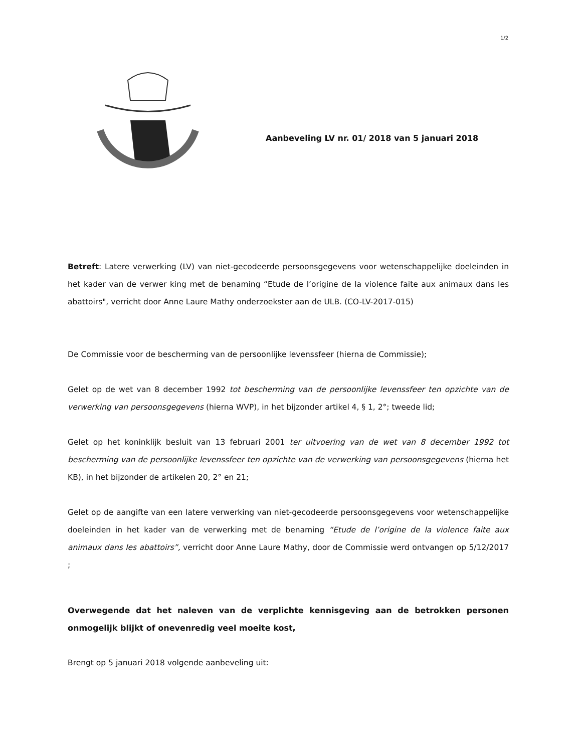1/2
Aanbeveling LV nr. 01/ 2018 van 5 januari 2018
Betreft: Latere verwerking (LV) van niet-gecodeerde persoonsgegevens voor wetenschappelijke doeleinden in het kader van de verwer king met de benaming “Etude de l’origine de la violence faite aux animaux dans les abattoirs", verricht door Anne Laure Mathy onderzoekster aan de ULB. (CO-LV-2017-015)
De Commissie voor de bescherming van de persoonlijke levenssfeer (hierna de Commissie);
Gelet op de wet van 8 december 1992 tot bescherming van de persoonlijke levenssfeer ten opzichte van de verwerking van persoonsgegevens (hierna WVP), in het bijzonder artikel 4, § 1, 2°; tweede lid;
Gelet op het koninklijk besluit van 13 februari 2001 ter uitvoering van de wet van 8 december 1992 tot bescherming van de persoonlijke levenssfeer ten opzichte van de verwerking van persoonsgegevens (hierna het KB), in het bijzonder de artikelen 20, 2° en 21;
Gelet op de aangifte van een latere verwerking van niet-gecodeerde persoonsgegevens voor wetenschappelijke doeleinden in het kader van de verwerking met de benaming “Etude de l’origine de la violence faite aux animaux dans les abattoirs”, verricht door Anne Laure Mathy, door de Commissie werd ontvangen op 5/12/2017 ;
Overwegende dat het naleven van de verplichte kennisgeving aan de betrokken personen onmogelijk blijkt of onevenredig veel moeite kost,
Brengt op 5 januari 2018 volgende aanbeveling uit: